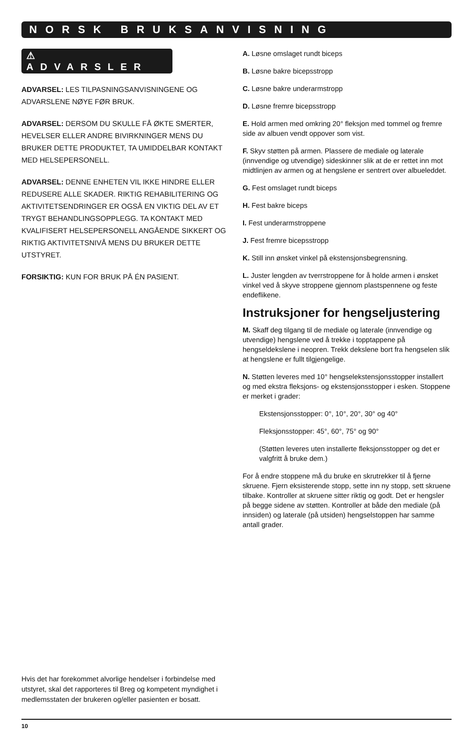NORSK BRUKSANVISNING
⚠ ADVARSLER
ADVARSEL: LES TILPASNINGSANVISNINGENE OG ADVARSLENE NØYE FØR BRUK.
ADVARSEL: DERSOM DU SKULLE FÅ ØKTE SMERTER, HEVELSER ELLER ANDRE BIVIRKNINGER MENS DU BRUKER DETTE PRODUKTET, TA UMIDDELBAR KONTAKT MED HELSEPERSONELL.
ADVARSEL: DENNE ENHETEN VIL IKKE HINDRE ELLER REDUSERE ALLE SKADER. RIKTIG REHABILITERING OG AKTIVITETSENDRINGER ER OGSÅ EN VIKTIG DEL AV ET TRYGT BEHANDLINGSOPPLEGG. TA KONTAKT MED KVALIFISERT HELSEPERSONELL ANGÅENDE SIKKERT OG RIKTIG AKTIVITETSNIVÅ MENS DU BRUKER DETTE UTSTYRET.
FORSIKTIG: KUN FOR BRUK PÅ ÉN PASIENT.
A. Løsne omslaget rundt biceps
B. Løsne bakre bicepsstropp
C. Løsne bakre underarmstropp
D. Løsne fremre bicepsstropp
E. Hold armen med omkring 20° fleksjon med tommel og fremre side av albuen vendt oppover som vist.
F. Skyv støtten på armen. Plassere de mediale og laterale (innvendige og utvendige) sideskinner slik at de er rettet inn mot midtlinjen av armen og at hengslene er sentrert over albueleddet.
G. Fest omslaget rundt biceps
H. Fest bakre biceps
I. Fest underarmstroppene
J. Fest fremre bicepsstropp
K. Still inn ønsket vinkel på ekstensjonsbegrensning.
L. Juster lengden av tverrstroppene for å holde armen i ønsket vinkel ved å skyve stroppene gjennom plastspennene og feste endeflikene.
Instruksjoner for hengseljustering
M. Skaff deg tilgang til de mediale og laterale (innvendige og utvendige) hengslene ved å trekke i topptappene på hengseldekslene i neopren. Trekk dekslene bort fra hengselen slik at hengslene er fullt tilgjengelige.
N. Støtten leveres med 10° hengselekstensjonsstopper installert og med ekstra fleksjons- og ekstensjonsstopper i esken. Stoppene er merket i grader:
Ekstensjonsstopper: 0°, 10°, 20°, 30° og 40°
Fleksjonsstopper: 45°, 60°, 75° og 90°
(Støtten leveres uten installerte fleksjonsstopper og det er valgfritt å bruke dem.)
For å endre stoppene må du bruke en skrutrekker til å fjerne skruene. Fjern eksisterende stopp, sette inn ny stopp, sett skruene tilbake. Kontroller at skruene sitter riktig og godt. Det er hengsler på begge sidene av støtten. Kontroller at både den mediale (på innsiden) og laterale (på utsiden) hengselstoppen har samme antall grader.
Hvis det har forekommet alvorlige hendelser i forbindelse med utstyret, skal det rapporteres til Breg og kompetent myndighet i medlemsstaten der brukeren og/eller pasienten er bosatt.
10